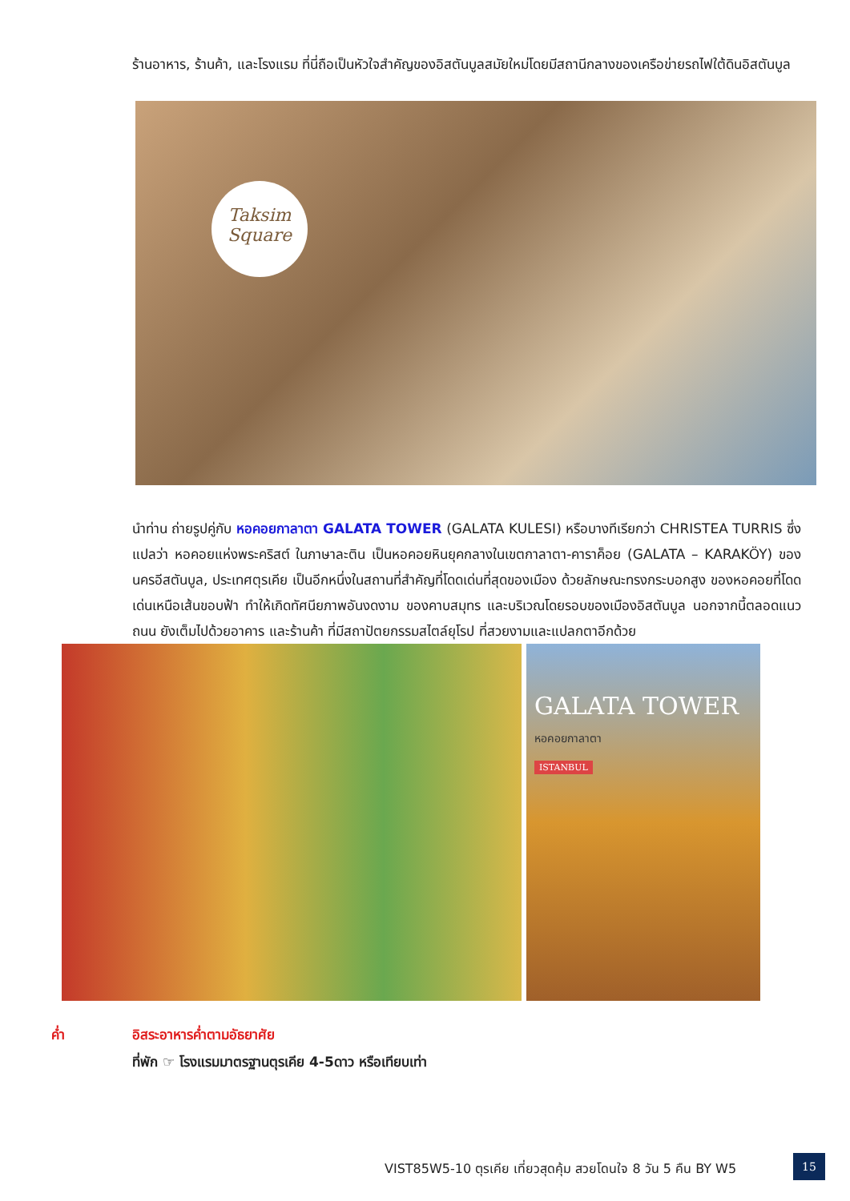ร้านอาหาร, ร้านค้า, และโรงแรม ที่นี่ถือเป็นหัวใจสำคัญของอิสตันบูลสมัยใหม่โดยมีสถานีกลางของเครือข่ายรถไฟใต้ดินอิสตันบูล
Taksim
Square
นำท่าน ถ่ายรูปคู่กับ หอคอยกาลาตา GALATA TOWER (GALATA KULESI) หรือบางทีเรียกว่า CHRISTEA TURRIS ซึ่งแปลว่า หอคอยแห่งพระคริสต์ ในภาษาละติน เป็นหอคอยหินยุคกลางในเขตกาลาตา-คาราค็อย (GALATA – KARAKÖY) ของนครอีสตันบูล, ประเทศตุรเคีย เป็นอีกหนึ่งในสถานที่สำคัญที่โดดเด่นที่สุดของเมือง ด้วยลักษณะทรงกระบอกสูง ของหอคอยที่โดดเด่นเหนือเส้นขอบฟ้า ทำให้เกิดทัศนียภาพอันงดงาม ของคาบสมุทร และบริเวณโดยรอบของเมืองอิสตันบูล นอกจากนี้ตลอดแนวถนน ยังเต็มไปด้วยอาคาร และร้านค้า ที่มีสถาปัตยกรรมสไตล์ยุโรป ที่สวยงามและแปลกตาอีกด้วย
GALATA TOWER
หอคอยกาลาตา
ISTANBUL
ค่ำ อิสระอาหารค่ำตามอัธยาศัย
ที่พัก ☞ โรงแรมมาตรฐานตุรเคีย 4-5ดาว หรือเทียบเท่า
VIST85W5-10 ตุรเคีย เที่ยวสุดคุ้ม สวยโดนใจ 8 วัน 5 คืน BY W5
15